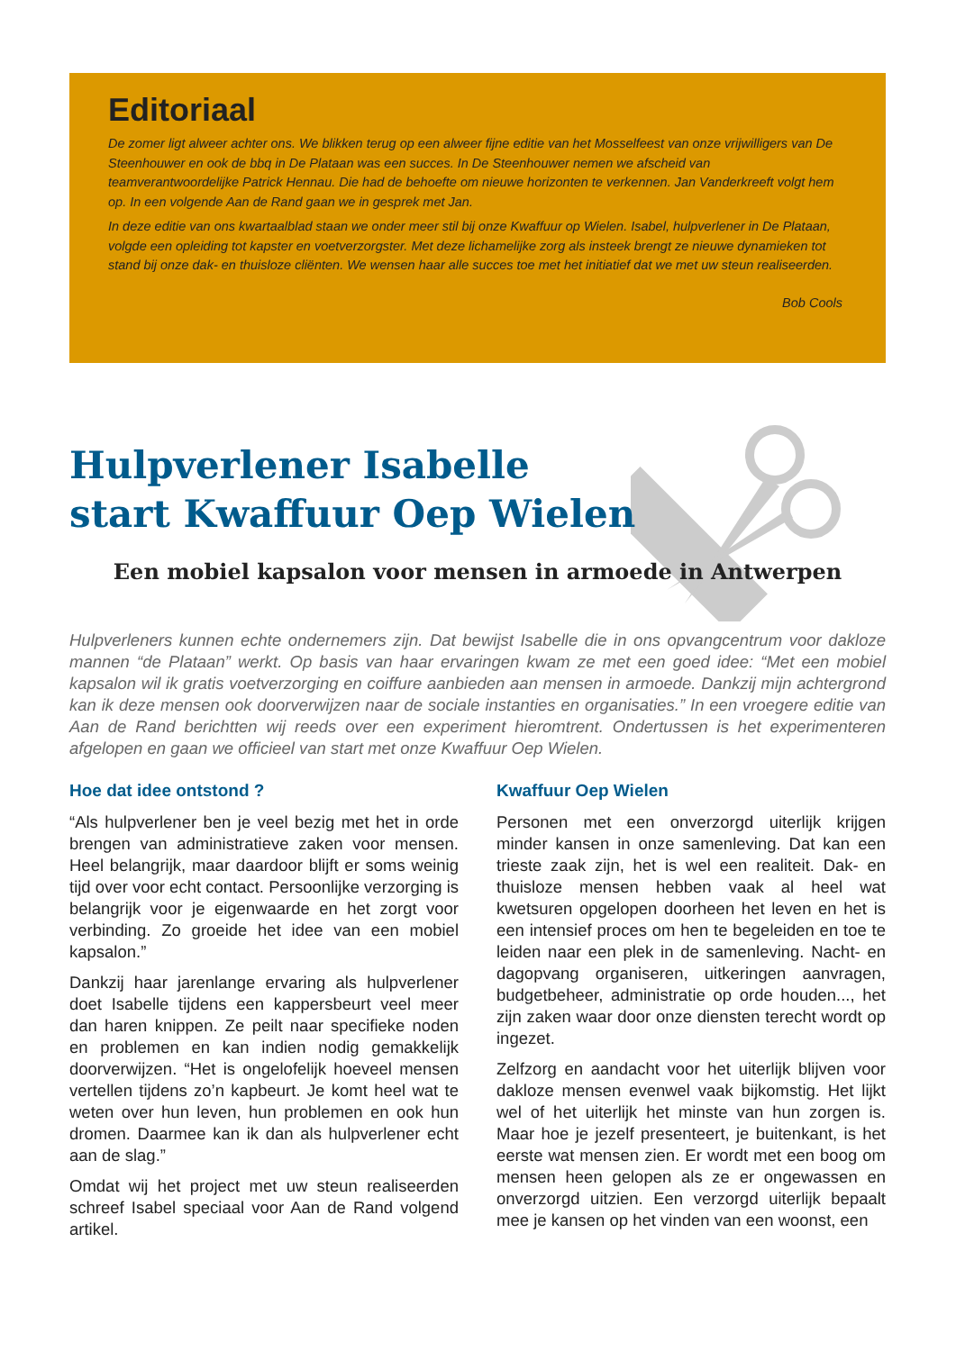Editoriaal
De zomer ligt alweer achter ons. We blikken terug op een alweer fijne editie van het Mosselfeest van onze vrijwilligers van De Steenhouwer en ook de bbq in De Plataan was een succes. In De Steenhouwer nemen we afscheid van teamverantwoordelijke Patrick Hennau. Die had de behoefte om nieuwe horizonten te verkennen. Jan Vanderkreeft volgt hem op. In een volgende Aan de Rand gaan we in gesprek met Jan.
In deze editie van ons kwartaalblad staan we onder meer stil bij onze Kwaffuur op Wielen. Isabel, hulpverlener in De Plataan, volgde een opleiding tot kapster en voetverzorgster. Met deze lichamelijke zorg als insteek brengt ze nieuwe dynamieken tot stand bij onze dak- en thuisloze cliënten. We wensen haar alle succes toe met het initiatief dat we met uw steun realiseerden.
Bob Cools
Hulpverlener Isabelle
start Kwaffuur Oep Wielen
Een mobiel kapsalon voor mensen in armoede in Antwerpen
Hulpverleners kunnen echte ondernemers zijn. Dat bewijst Isabelle die in ons opvangcentrum voor dakloze mannen “de Plataan” werkt. Op basis van haar ervaringen kwam ze met een goed idee: “Met een mobiel kapsalon wil ik gratis voetverzorging en coiffure aanbieden aan mensen in armoede. Dankzij mijn achtergrond kan ik deze mensen ook doorverwijzen naar de sociale instanties en organisaties.” In een vroegere editie van Aan de Rand berichtten wij reeds over een experiment hieromtrent. Ondertussen is het experimenteren afgelopen en gaan we officieel van start met onze Kwaffuur Oep Wielen.
Hoe dat idee ontstond ?
“Als hulpverlener ben je veel bezig met het in orde brengen van administratieve zaken voor mensen. Heel belangrijk, maar daardoor blijft er soms weinig tijd over voor echt contact. Persoonlijke verzorging is belangrijk voor je eigenwaarde en het zorgt voor verbinding. Zo groeide het idee van een mobiel kapsalon.”
Dankzij haar jarenlange ervaring als hulpverlener doet Isabelle tijdens een kappersbeurt veel meer dan haren knippen. Ze peilt naar specifieke noden en problemen en kan indien nodig gemakkelijk doorverwijzen. “Het is ongelofelijk hoeveel mensen vertellen tijdens zo’n kapbeurt. Je komt heel wat te weten over hun leven, hun problemen en ook hun dromen. Daarmee kan ik dan als hulpverlener echt aan de slag.”
Omdat wij het project met uw steun realiseerden schreef Isabel speciaal voor Aan de Rand volgend artikel.
Kwaffuur Oep Wielen
Personen met een onverzorgd uiterlijk krijgen minder kansen in onze samenleving. Dat kan een trieste zaak zijn, het is wel een realiteit. Dak- en thuisloze mensen hebben vaak al heel wat kwetsuren opgelopen doorheen het leven en het is een intensief proces om hen te begeleiden en toe te leiden naar een plek in de samenleving. Nacht- en dagopvang organiseren, uitkeringen aanvragen, budgetbeheer, administratie op orde houden..., het zijn zaken waar door onze diensten terecht wordt op ingezet.
Zelfzorg en aandacht voor het uiterlijk blijven voor dakloze mensen evenwel vaak bijkomstig. Het lijkt wel of het uiterlijk het minste van hun zorgen is. Maar hoe je jezelf presenteert, je buitenkant, is het eerste wat mensen zien. Er wordt met een boog om mensen heen gelopen als ze er ongewassen en onverzorgd uitzien. Een verzorgd uiterlijk bepaalt mee je kansen op het vinden van een woonst, een